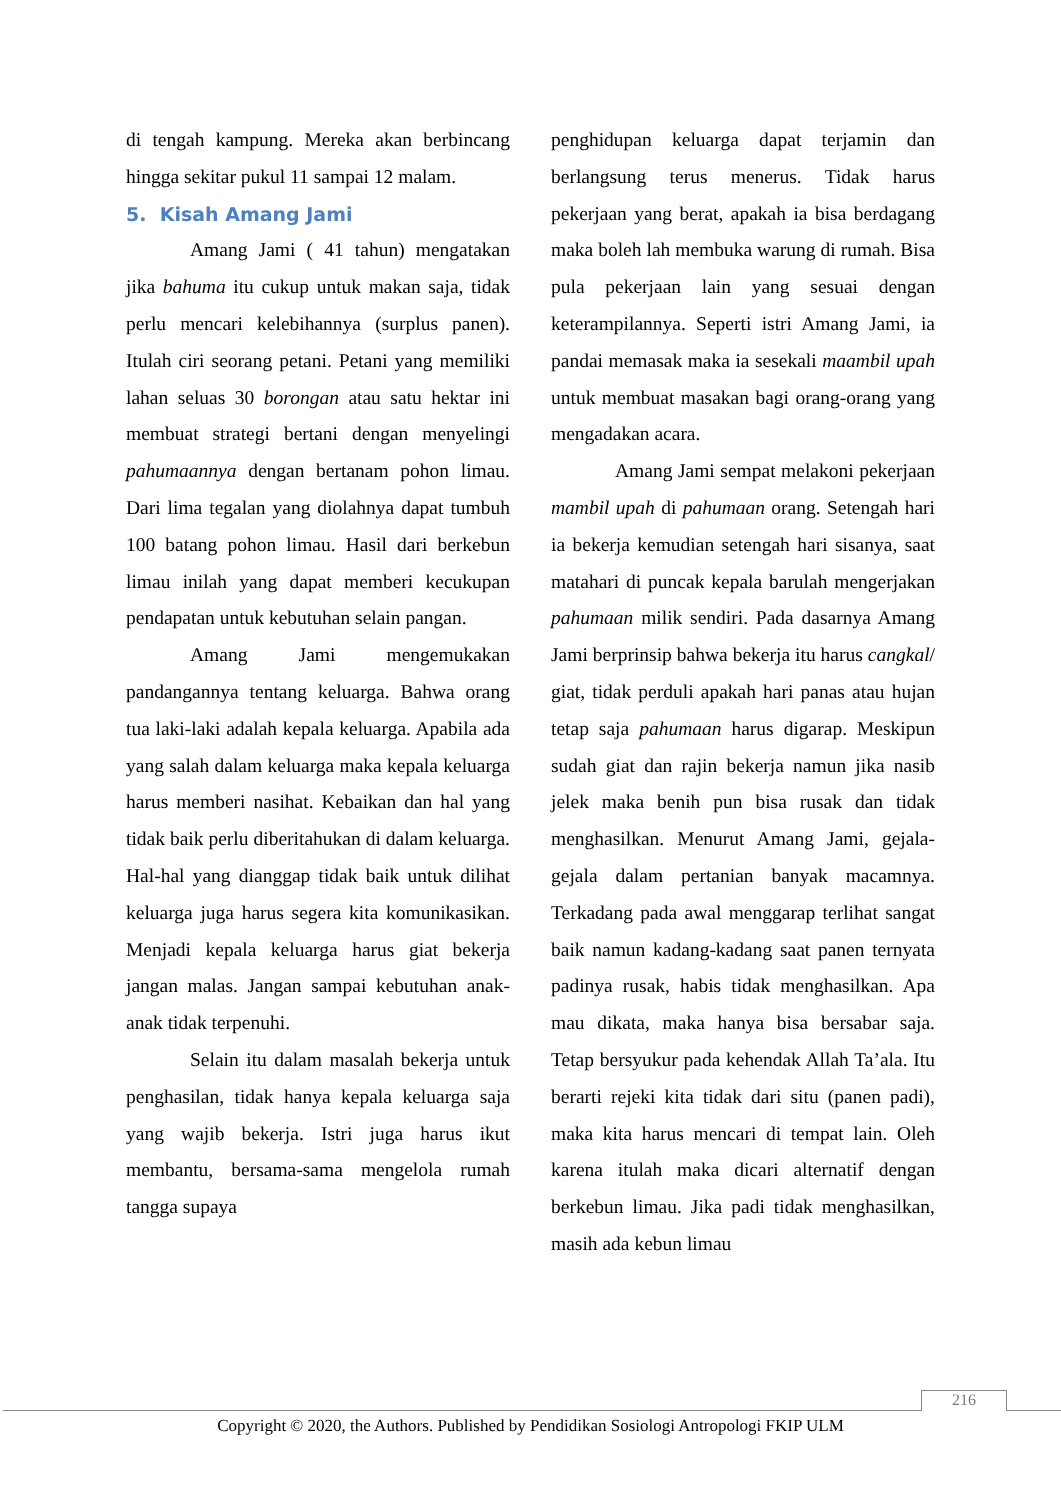di tengah kampung. Mereka akan berbincang hingga sekitar pukul 11 sampai 12 malam.
5. Kisah Amang Jami
Amang Jami ( 41 tahun) mengatakan jika bahuma itu cukup untuk makan saja, tidak perlu mencari kelebihannya (surplus panen). Itulah ciri seorang petani. Petani yang memiliki lahan seluas 30 borongan atau satu hektar ini membuat strategi bertani dengan menyelingi pahumaannya dengan bertanam pohon limau. Dari lima tegalan yang diolahnya dapat tumbuh 100 batang pohon limau. Hasil dari berkebun limau inilah yang dapat memberi kecukupan pendapatan untuk kebutuhan selain pangan.
Amang Jami mengemukakan pandangannya tentang keluarga. Bahwa orang tua laki-laki adalah kepala keluarga. Apabila ada yang salah dalam keluarga maka kepala keluarga harus memberi nasihat. Kebaikan dan hal yang tidak baik perlu diberitahukan di dalam keluarga. Hal-hal yang dianggap tidak baik untuk dilihat keluarga juga harus segera kita komunikasikan. Menjadi kepala keluarga harus giat bekerja jangan malas. Jangan sampai kebutuhan anak-anak tidak terpenuhi.
Selain itu dalam masalah bekerja untuk penghasilan, tidak hanya kepala keluarga saja yang wajib bekerja. Istri juga harus ikut membantu, bersama-sama mengelola rumah tangga supaya
penghidupan keluarga dapat terjamin dan berlangsung terus menerus. Tidak harus pekerjaan yang berat, apakah ia bisa berdagang maka boleh lah membuka warung di rumah. Bisa pula pekerjaan lain yang sesuai dengan keterampilannya. Seperti istri Amang Jami, ia pandai memasak maka ia sesekali maambil upah untuk membuat masakan bagi orang-orang yang mengadakan acara.
Amang Jami sempat melakoni pekerjaan mambil upah di pahumaan orang. Setengah hari ia bekerja kemudian setengah hari sisanya, saat matahari di puncak kepala barulah mengerjakan pahumaan milik sendiri. Pada dasarnya Amang Jami berprinsip bahwa bekerja itu harus cangkal/ giat, tidak perduli apakah hari panas atau hujan tetap saja pahumaan harus digarap. Meskipun sudah giat dan rajin bekerja namun jika nasib jelek maka benih pun bisa rusak dan tidak menghasilkan. Menurut Amang Jami, gejala-gejala dalam pertanian banyak macamnya. Terkadang pada awal menggarap terlihat sangat baik namun kadang-kadang saat panen ternyata padinya rusak, habis tidak menghasilkan. Apa mau dikata, maka hanya bisa bersabar saja. Tetap bersyukur pada kehendak Allah Ta’ala. Itu berarti rejeki kita tidak dari situ (panen padi), maka kita harus mencari di tempat lain. Oleh karena itulah maka dicari alternatif dengan berkebun limau. Jika padi tidak menghasilkan, masih ada kebun limau
216
Copyright © 2020, the Authors. Published by Pendidikan Sosiologi Antropologi FKIP ULM